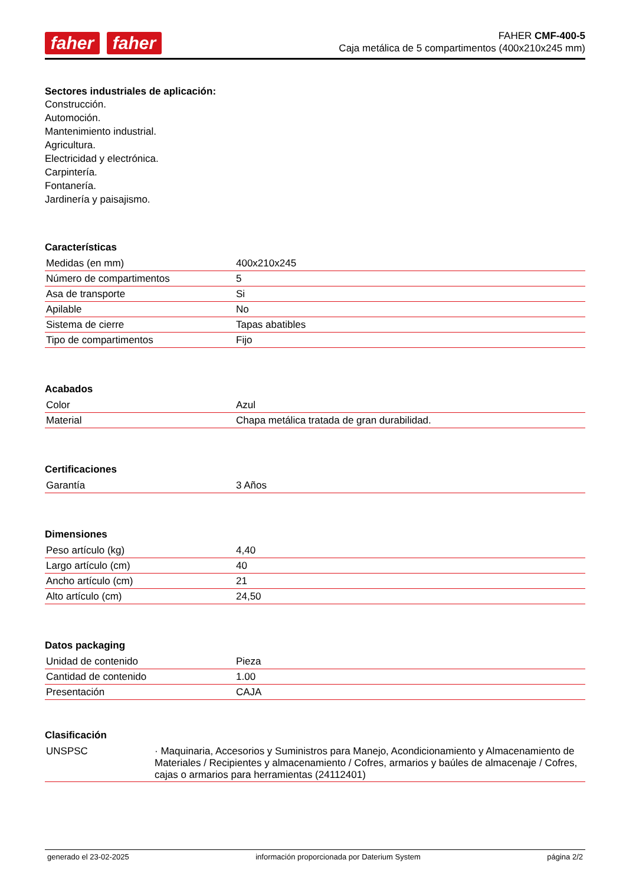faher faher
FAHER CMF-400-5
Caja metálica de 5 compartimentos (400x210x245 mm)
Sectores industriales de aplicación:
Construcción.
Automoción.
Mantenimiento industrial.
Agricultura.
Electricidad y electrónica.
Carpintería.
Fontanería.
Jardinería y paisajismo.
Características
| Medidas (en mm) | 400x210x245 |
| Número de compartimentos | 5 |
| Asa de transporte | Si |
| Apilable | No |
| Sistema de cierre | Tapas abatibles |
| Tipo de compartimentos | Fijo |
Acabados
| Color | Azul |
| Material | Chapa metálica tratada de gran durabilidad. |
Certificaciones
| Garantía | 3 Años |
Dimensiones
| Peso artículo (kg) | 4,40 |
| Largo artículo (cm) | 40 |
| Ancho artículo (cm) | 21 |
| Alto artículo (cm) | 24,50 |
Datos packaging
| Unidad de contenido | Pieza |
| Cantidad de contenido | 1.00 |
| Presentación | CAJA |
Clasificación
| UNSPSC | · Maquinaria, Accesorios y Suministros para Manejo, Acondicionamiento y Almacenamiento de Materiales / Recipientes y almacenamiento / Cofres, armarios y baúles de almacenaje / Cofres, cajas o armarios para herramientas (24112401) |
generado el 23-02-2025 información proporcionada por Daterium System página 2/2